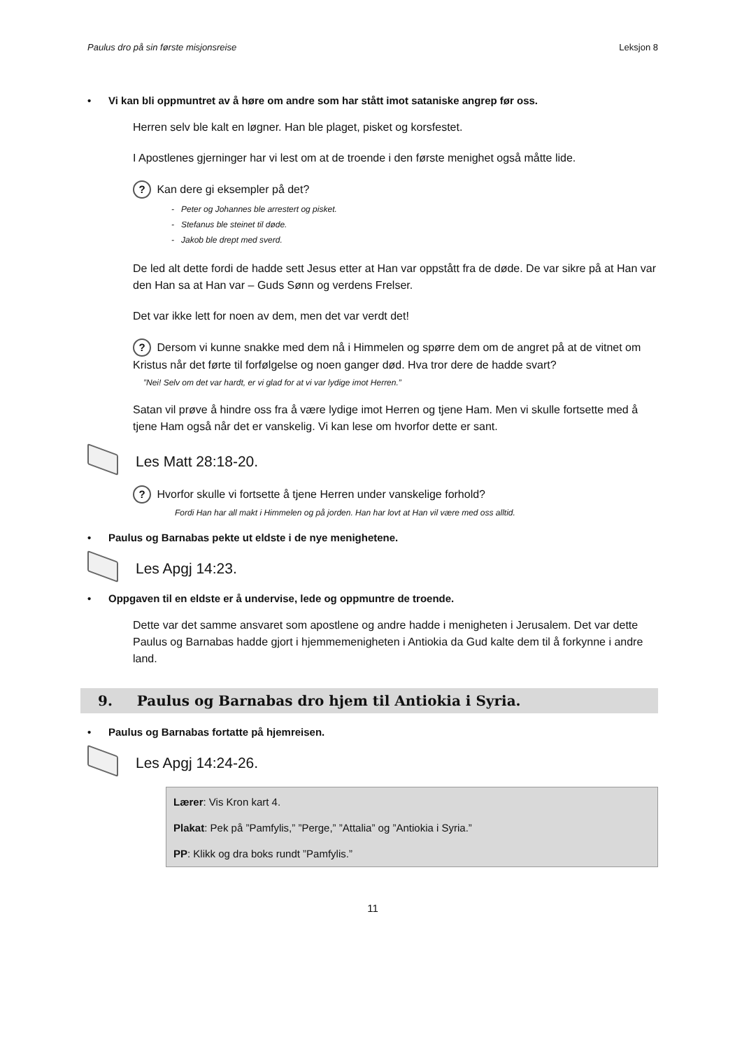Paulus dro på sin første misjonsreise Leksjon 8
• Vi kan bli oppmuntret av å høre om andre som har stått imot sataniske angrep før oss.
Herren selv ble kalt en løgner. Han ble plaget, pisket og korsfestet.
I Apostlenes gjerninger har vi lest om at de troende i den første menighet også måtte lide.
? Kan dere gi eksempler på det?
- Peter og Johannes ble arrestert og pisket.
- Stefanus ble steinet til døde.
- Jakob ble drept med sverd.
De led alt dette fordi de hadde sett Jesus etter at Han var oppstått fra de døde. De var sikre på at Han var den Han sa at Han var – Guds Sønn og verdens Frelser.
Det var ikke lett for noen av dem, men det var verdt det!
? Dersom vi kunne snakke med dem nå i Himmelen og spørre dem om de angret på at de vitnet om Kristus når det førte til forfølgelse og noen ganger død. Hva tror dere de hadde svart?
”Nei! Selv om det var hardt, er vi glad for at vi var lydige imot Herren.”
Satan vil prøve å hindre oss fra å være lydige imot Herren og tjene Ham. Men vi skulle fortsette med å tjene Ham også når det er vanskelig. Vi kan lese om hvorfor dette er sant.
Les Matt 28:18-20.
? Hvorfor skulle vi fortsette å tjene Herren under vanskelige forhold?
Fordi Han har all makt i Himmelen og på jorden. Han har lovt at Han vil være med oss alltid.
• Paulus og Barnabas pekte ut eldste i de nye menighetene.
Les Apgj 14:23.
• Oppgaven til en eldste er å undervise, lede og oppmuntre de troende.
Dette var det samme ansvaret som apostlene og andre hadde i menigheten i Jerusalem. Det var dette Paulus og Barnabas hadde gjort i hjemmemenigheten i Antiokia da Gud kalte dem til å forkynne i andre land.
9. Paulus og Barnabas dro hjem til Antiokia i Syria.
• Paulus og Barnabas fortatte på hjemreisen.
Les Apgj 14:24-26.
Lærer: Vis Kron kart 4.
Plakat: Pek på ”Pamfylis,” ”Perge,” ”Attalia” og ”Antiokia i Syria.”
PP: Klikk og dra boks rundt ”Pamfylis.”
11